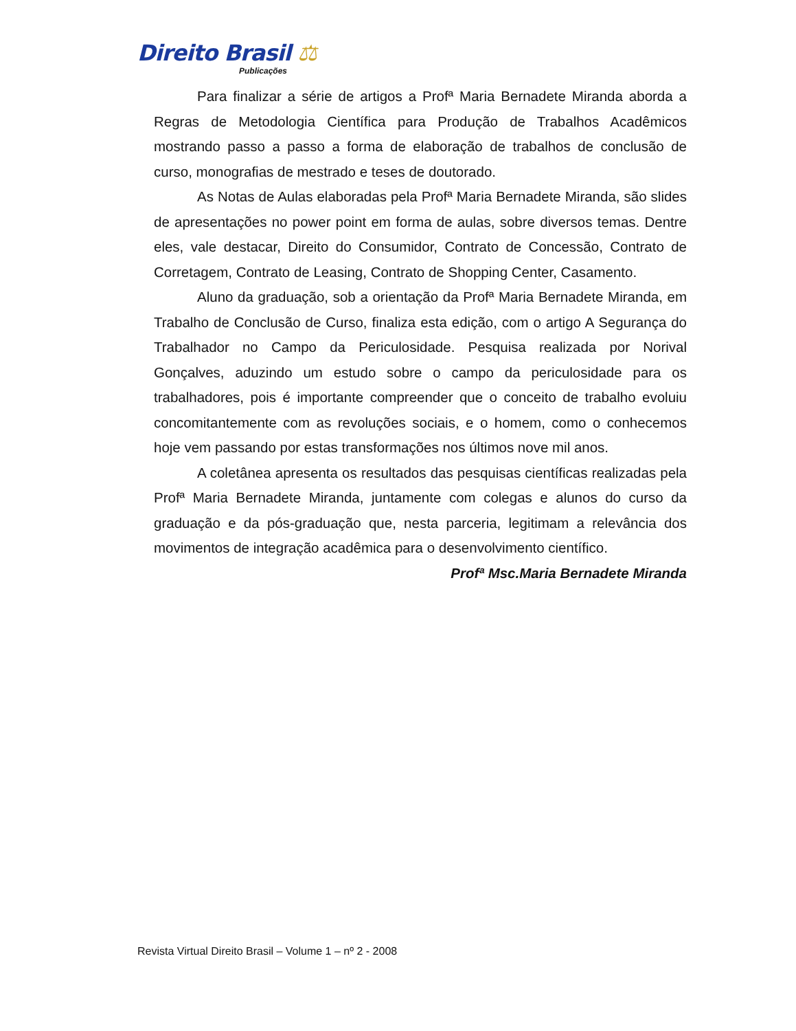Direito Brasil ⚖
Publicações
Para finalizar a série de artigos a Profª Maria Bernadete Miranda aborda a Regras de Metodologia Científica para Produção de Trabalhos Acadêmicos mostrando passo a passo a forma de elaboração de trabalhos de conclusão de curso, monografias de mestrado e teses de doutorado.
As Notas de Aulas elaboradas pela Profª Maria Bernadete Miranda, são slides de apresentações no power point em forma de aulas, sobre diversos temas. Dentre eles, vale destacar, Direito do Consumidor, Contrato de Concessão, Contrato de Corretagem, Contrato de Leasing, Contrato de Shopping Center, Casamento.
Aluno da graduação, sob a orientação da Profª Maria Bernadete Miranda, em Trabalho de Conclusão de Curso, finaliza esta edição, com o artigo A Segurança do Trabalhador no Campo da Periculosidade. Pesquisa realizada por Norival Gonçalves, aduzindo um estudo sobre o campo da periculosidade para os trabalhadores, pois é importante compreender que o conceito de trabalho evoluiu concomitantemente com as revoluções sociais, e o homem, como o conhecemos hoje vem passando por estas transformações nos últimos nove mil anos.
A coletânea apresenta os resultados das pesquisas científicas realizadas pela Profª Maria Bernadete Miranda, juntamente com colegas e alunos do curso da graduação e da pós-graduação que, nesta parceria, legitimam a relevância dos movimentos de integração acadêmica para o desenvolvimento científico.
Profª Msc.Maria Bernadete Miranda
Revista Virtual Direito Brasil – Volume 1 – nº 2 - 2008